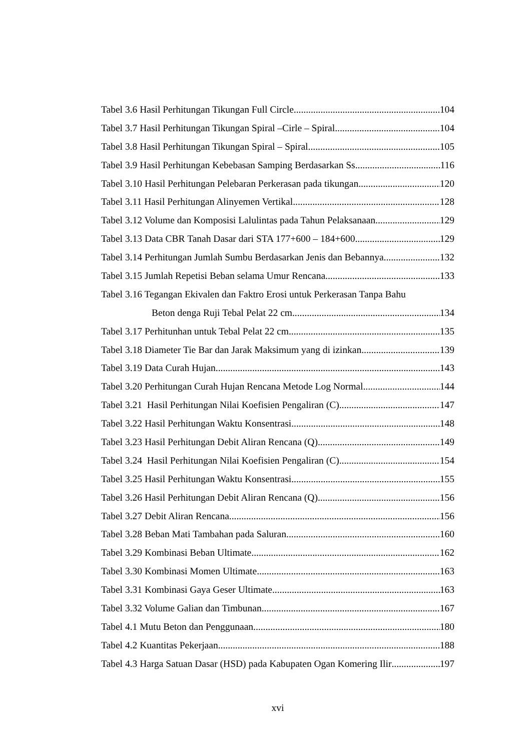Tabel 3.6 Hasil Perhitungan Tikungan Full Circle 104
Tabel 3.7 Hasil Perhitungan Tikungan Spiral –Cirle – Spiral 104
Tabel 3.8 Hasil Perhitungan Tikungan Spiral – Spiral 105
Tabel 3.9 Hasil Perhitungan Kebebasan Samping Berdasarkan Ss 116
Tabel 3.10 Hasil Perhitungan Pelebaran Perkerasan pada tikungan 120
Tabel 3.11 Hasil Perhitungan Alinyemen Vertikal 128
Tabel 3.12 Volume dan Komposisi Lalulintas pada Tahun Pelaksanaan 129
Tabel 3.13 Data CBR Tanah Dasar dari STA 177+600 – 184+600 129
Tabel 3.14 Perhitungan Jumlah Sumbu Berdasarkan Jenis dan Bebannya 132
Tabel 3.15 Jumlah Repetisi Beban selama Umur Rencana 133
Tabel 3.16 Tegangan Ekivalen dan Faktro Erosi untuk Perkerasan Tanpa Bahu
Beton denga Ruji Tebal Pelat 22 cm 134
Tabel 3.17 Perhitunhan untuk Tebal Pelat 22 cm 135
Tabel 3.18 Diameter Tie Bar dan Jarak Maksimum yang di izinkan 139
Tabel 3.19 Data Curah Hujan 143
Tabel 3.20 Perhitungan Curah Hujan Rencana Metode Log Normal 144
Tabel 3.21 Hasil Perhitungan Nilai Koefisien Pengaliran (C) 147
Tabel 3.22 Hasil Perhitungan Waktu Konsentrasi 148
Tabel 3.23 Hasil Perhitungan Debit Aliran Rencana (Q) 149
Tabel 3.24 Hasil Perhitungan Nilai Koefisien Pengaliran (C) 154
Tabel 3.25 Hasil Perhitungan Waktu Konsentrasi 155
Tabel 3.26 Hasil Perhitungan Debit Aliran Rencana (Q) 156
Tabel 3.27 Debit Aliran Rencana 156
Tabel 3.28 Beban Mati Tambahan pada Saluran 160
Tabel 3.29 Kombinasi Beban Ultimate 162
Tabel 3.30 Kombinasi Momen Ultimate 163
Tabel 3.31 Kombinasi Gaya Geser Ultimate 163
Tabel 3.32 Volume Galian dan Timbunan 167
Tabel 4.1 Mutu Beton dan Penggunaan 180
Tabel 4.2 Kuantitas Pekerjaan 188
Tabel 4.3 Harga Satuan Dasar (HSD) pada Kabupaten Ogan Komering Ilir 197
xvi